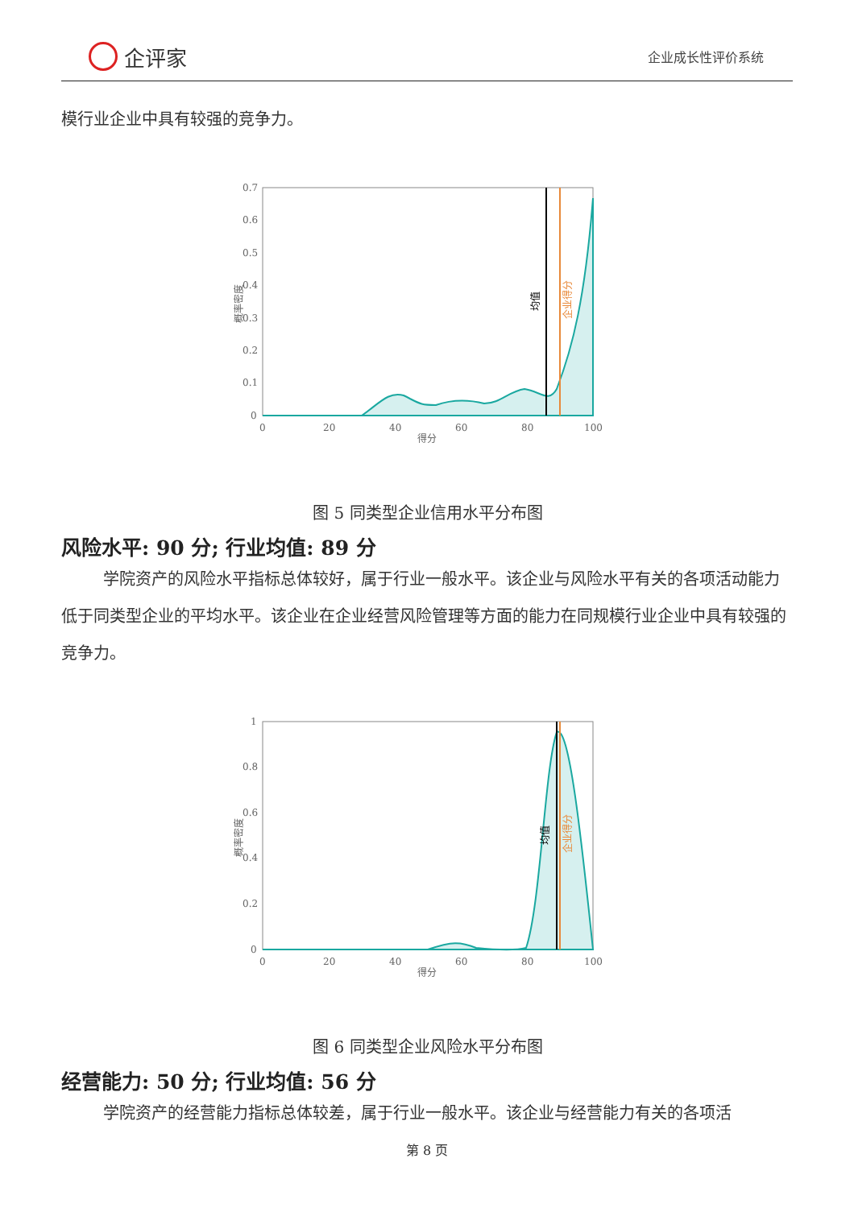企评家
企业成长性评价系统
模行业企业中具有较强的竞争力。
0.7
0.6
0.5
0.4
0.3
0.2
0.1
0
0
20
40
60
80
100
得分
概率密度
均值
企业得分
图 5 同类型企业信用水平分布图
风险水平: 90 分; 行业均值: 89 分
学院资产的风险水平指标总体较好，属于行业一般水平。该企业与风险水平有关的各项活动能力低于同类型企业的平均水平。该企业在企业经营风险管理等方面的能力在同规模行业企业中具有较强的竞争力。
1
0.8
0.6
0.4
0.2
0
0
20
40
60
80
100
得分
概率密度
均值
企业得分
图 6 同类型企业风险水平分布图
经营能力: 50 分; 行业均值: 56 分
学院资产的经营能力指标总体较差，属于行业一般水平。该企业与经营能力有关的各项活
第 8 页